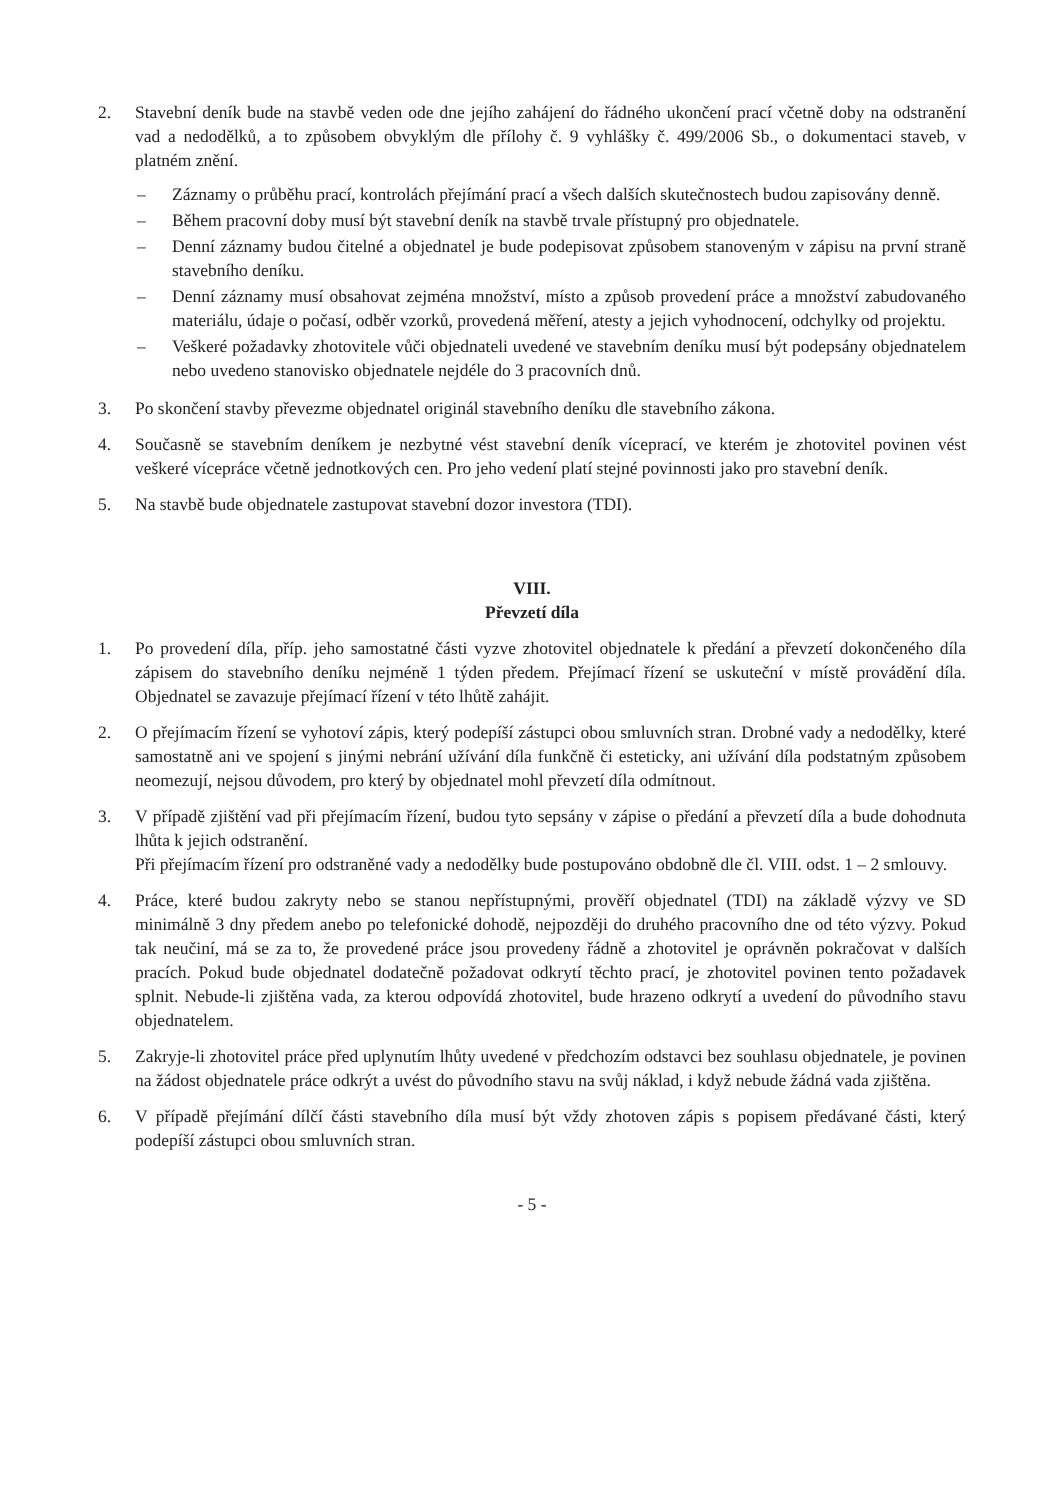2. Stavební deník bude na stavbě veden ode dne jejího zahájení do řádného ukončení prací včetně doby na odstranění vad a nedodělků, a to způsobem obvyklým dle přílohy č. 9 vyhlášky č. 499/2006 Sb., o dokumentaci staveb, v platném znění.
– Záznamy o průběhu prací, kontrolách přejímání prací a všech dalších skutečnostech budou zapisovány denně.
– Během pracovní doby musí být stavební deník na stavbě trvale přístupný pro objednatele.
– Denní záznamy budou čitelné a objednatel je bude podepisovat způsobem stanoveným v zápisu na první straně stavebního deníku.
– Denní záznamy musí obsahovat zejména množství, místo a způsob provedení práce a množství zabudovaného materiálu, údaje o počasí, odběr vzorků, provedená měření, atesty a jejich vyhodnocení, odchylky od projektu.
– Veškeré požadavky zhotovitele vůči objednateli uvedené ve stavebním deníku musí být podepsány objednatelem nebo uvedeno stanovisko objednatele nejdéle do 3 pracovních dnů.
3. Po skončení stavby převezme objednatel originál stavebního deníku dle stavebního zákona.
4. Současně se stavebním deníkem je nezbytné vést stavební deník víceprací, ve kterém je zhotovitel povinen vést veškeré vícepráce včetně jednotkových cen. Pro jeho vedení platí stejné povinnosti jako pro stavební deník.
5. Na stavbě bude objednatele zastupovat stavební dozor investora (TDI).
VIII.
Převzetí díla
1. Po provedení díla, příp. jeho samostatné části vyzve zhotovitel objednatele k předání a převzetí dokončeného díla zápisem do stavebního deníku nejméně 1 týden předem. Přejímací řízení se uskuteční v místě provádění díla. Objednatel se zavazuje přejímací řízení v této lhůtě zahájit.
2. O přejímacím řízení se vyhotoví zápis, který podepíší zástupci obou smluvních stran. Drobné vady a nedodělky, které samostatně ani ve spojení s jinými nebrání užívání díla funkčně či esteticky, ani užívání díla podstatným způsobem neomezují, nejsou důvodem, pro který by objednatel mohl převzetí díla odmítnout.
3. V případě zjištění vad při přejímacím řízení, budou tyto sepsány v zápise o předání a převzetí díla a bude dohodnuta lhůta k jejich odstranění.
Při přejímacím řízení pro odstraněné vady a nedodělky bude postupováno obdobně dle čl. VIII. odst. 1 – 2 smlouvy.
4. Práce, které budou zakryty nebo se stanou nepřístupnými, prověří objednatel (TDI) na základě výzvy ve SD minimálně 3 dny předem anebo po telefonické dohodě, nejpozději do druhého pracovního dne od této výzvy. Pokud tak neučiní, má se za to, že provedené práce jsou provedeny řádně a zhotovitel je oprávněn pokračovat v dalších pracích. Pokud bude objednatel dodatečně požadovat odkrytí těchto prací, je zhotovitel povinen tento požadavek splnit. Nebude-li zjištěna vada, za kterou odpovídá zhotovitel, bude hrazeno odkrytí a uvedení do původního stavu objednatelem.
5. Zakryje-li zhotovitel práce před uplynutím lhůty uvedené v předchozím odstavci bez souhlasu objednatele, je povinen na žádost objednatele práce odkrýt a uvést do původního stavu na svůj náklad, i když nebude žádná vada zjištěna.
6. V případě přejímání dílčí části stavebního díla musí být vždy zhotoven zápis s popisem předávané části, který podepíší zástupci obou smluvních stran.
- 5 -